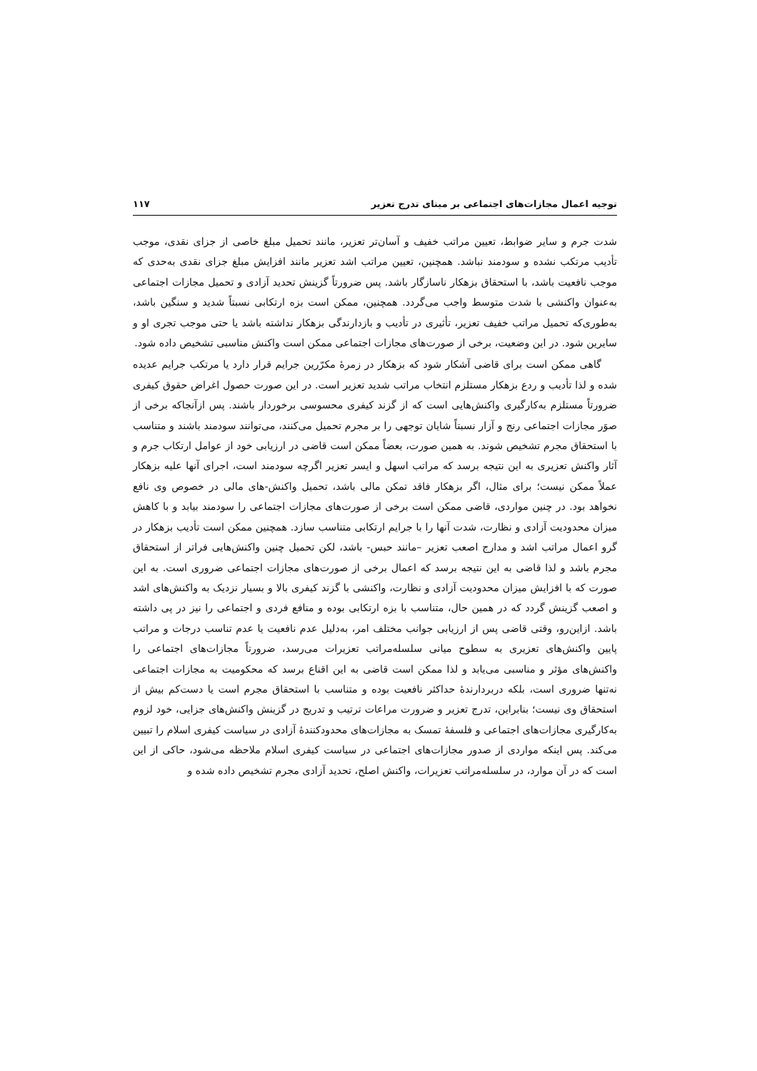توجیه اعمال مجازات‌های اجتماعی بر مبنای تدرج تعزیر ۱۱۷
شدت جرم و سایر ضوابط، تعیین مراتب خفیف و آسان‌تر تعزیر، مانند تحمیل مبلغ خاصی از جزای نقدی، موجب تأدیب مرتکب نشده و سودمند نباشد. همچنین، تعیین مراتب اشد تعزیر مانند افزایش مبلغ جزای نقدی به‌حدی که موجب نافعیت باشد، با استحقاق بزهکار ناسازگار باشد. پس ضرورتاً گزینش تحدید آزادی و تحمیل مجازات اجتماعی به‌عنوان واکنشی با شدت متوسط واجب می‌گردد. همچنین، ممکن است بزه ارتکابی نسبتاً شدید و سنگین باشد، به‌طوری‌که تحمیل مراتب خفیف تعزیر، تأثیری در تأدیب و بازدارندگی بزهکار نداشته باشد یا حتی موجب تجری او و سایرین شود. در این وضعیت، برخی از صورت‌های مجازات اجتماعی ممکن است واکنش مناسبی تشخیص داده شود.
گاهی ممکن است برای قاضی آشکار شود که بزهکار در زمرۀ مکرّرین جرایم قرار دارد یا مرتکب جرایم عدیده شده و لذا تأدیب و ردع بزهکار مستلزم انتخاب مراتب شدید تعزیر است. در این صورت حصول اغراض حقوق کیفری ضرورتاً مستلزم به‌کارگیری واکنش‌هایی است که از گزند کیفری محسوسی برخوردار باشند. پس ازآنجاکه برخی از صوَر مجازات اجتماعی رنج و آزار نسبتاً شایان توجهی را بر مجرم تحمیل می‌کنند، می‌توانند سودمند باشند و متناسب با استحقاق مجرم تشخیص شوند. به همین صورت، بعضاً ممکن است قاضی در ارزیابی خود از عوامل ارتکاب جرم و آثار واکنش تعزیری به این نتیجه برسد که مراتب اسهل و ایسر تعزیر اگرچه سودمند است، اجرای آنها علیه بزهکار عملاً ممکن نیست؛ برای مثال، اگر بزهکار فاقد تمکن مالی باشد، تحمیل واکنش-های مالی در خصوص وی نافع نخواهد بود. در چنین مواردی، قاضی ممکن است برخی از صورت‌های مجازات اجتماعی را سودمند بیابد و با کاهش میزان محدودیت آزادی و نظارت، شدت آنها را با جرایم ارتکابی متناسب سازد. همچنین ممکن است تأدیب بزهکار در گرو اعمال مراتب اشد و مدارج اصعب تعزیر –مانند حبس- باشد، لکن تحمیل چنین واکنش‌هایی فراتر از استحقاق مجرم باشد و لذا قاضی به این نتیجه برسد که اعمال برخی از صورت‌های مجازات اجتماعی ضروری است. به این صورت که با افزایش میزان محدودیت آزادی و نظارت، واکنشی با گزند کیفری بالا و بسیار نزدیک به واکنش‌های اشد و اصعب گزینش گردد که در همین حال، متناسب با بزه ارتکابی بوده و منافع فردی و اجتماعی را نیز در پی داشته باشد. ازاین‌رو، وقتی قاضی پس از ارزیابی جوانب مختلف امر، به‌دلیل عدم نافعیت یا عدم تناسب درجات و مراتب پایین واکنش‌های تعزیری به سطوح میانی سلسله‌مراتب تعزیرات می‌رسد، ضرورتاً مجازات‌های اجتماعی را واکنش‌های مؤثر و مناسبی می‌یابد و لذا ممکن است قاضی به این اقناع برسد که محکومیت به مجازات اجتماعی نه‌تنها ضروری است، بلکه دربردارندۀ حداکثر نافعیت بوده و متناسب با استحقاق مجرم است یا دست‌کم بیش از استحقاق وی نیست؛ بنابراین، تدرج تعزیر و ضرورت مراعات ترتیب و تدریج در گزینش واکنش‌های جزایی، خود لزوم به‌کارگیری مجازات‌های اجتماعی و فلسفۀ تمسک به مجازات‌های محدودکنندۀ آزادی در سیاست کیفری اسلام را تبیین می‌کند. پس اینکه مواردی از صدور مجازات‌های اجتماعی در سیاست کیفری اسلام ملاحظه می‌شود، حاکی از این است که در آن موارد، در سلسله‌مراتب تعزیرات، واکنش اصلح، تحدید آزادی مجرم تشخیص داده شده و